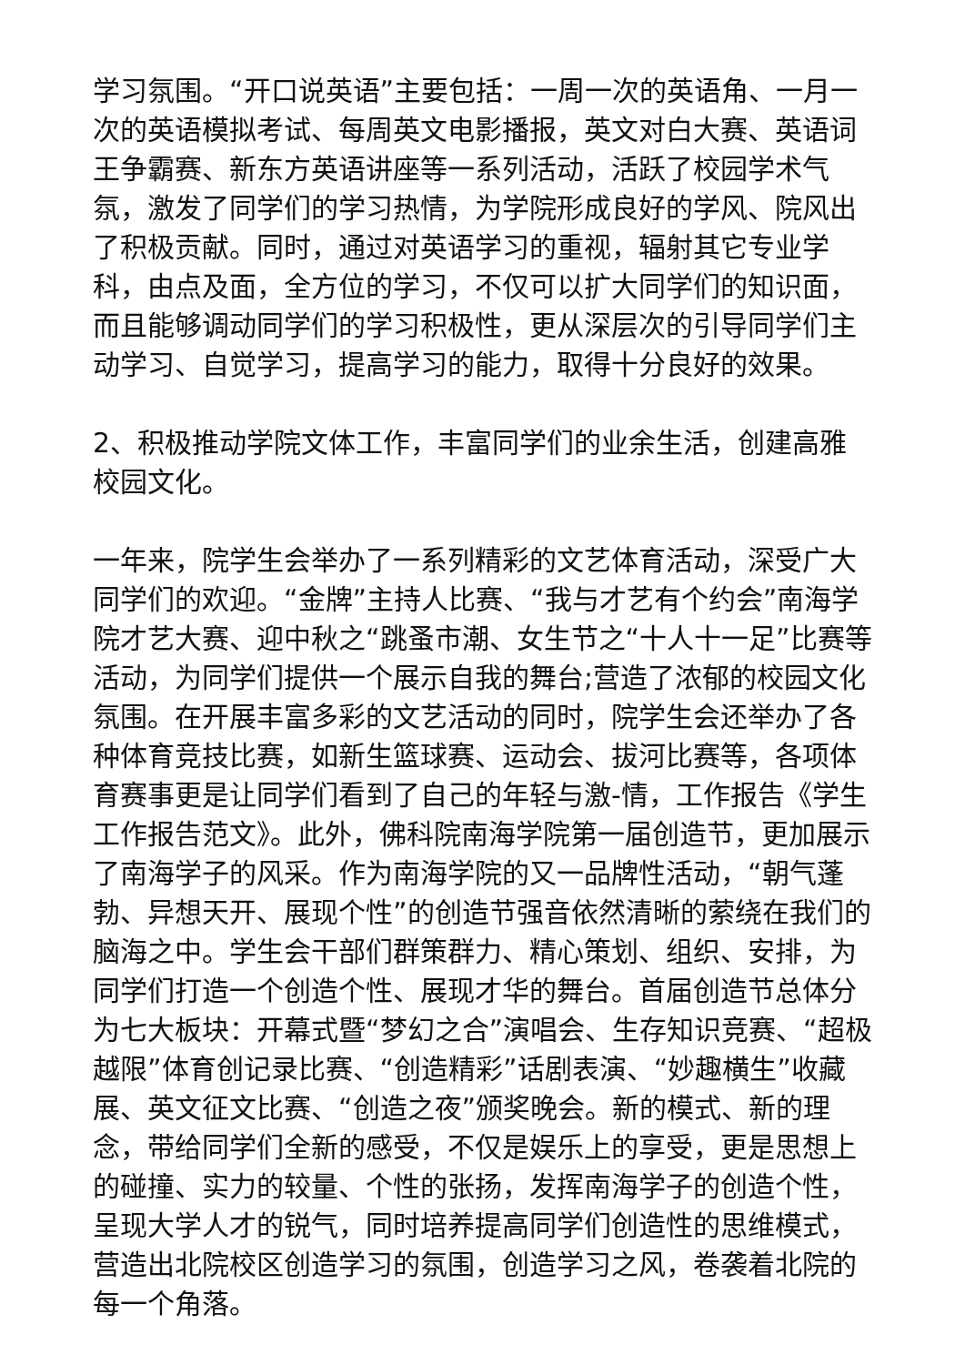学习氛围。“开口说英语”主要包括：一周一次的英语角、一月一次的英语模拟考试、每周英文电影播报，英文对白大赛、英语词王争霸赛、新东方英语讲座等一系列活动，活跃了校园学术气氛，激发了同学们的学习热情，为学院形成良好的学风、院风出了积极贡献。同时，通过对英语学习的重视，辐射其它专业学科，由点及面，全方位的学习，不仅可以扩大同学们的知识面，而且能够调动同学们的学习积极性，更从深层次的引导同学们主动学习、自觉学习，提高学习的能力，取得十分良好的效果。
2、积极推动学院文体工作，丰富同学们的业余生活，创建高雅校园文化。
一年来，院学生会举办了一系列精彩的文艺体育活动，深受广大同学们的欢迎。“金牌”主持人比赛、“我与才艺有个约会”南海学院才艺大赛、迎中秋之“跳蚤市潮、女生节之“十人十一足”比赛等活动，为同学们提供一个展示自我的舞台;营造了浓郁的校园文化氛围。在开展丰富多彩的文艺活动的同时，院学生会还举办了各种体育竞技比赛，如新生篮球赛、运动会、拔河比赛等，各项体育赛事更是让同学们看到了自己的年轻与激-情，工作报告《学生工作报告范文》。此外，佛科院南海学院第一届创造节，更加展示了南海学子的风采。作为南海学院的又一品牌性活动，“朝气蓬勃、异想天开、展现个性”的创造节强音依然清晰的萦绕在我们的脑海之中。学生会干部们群策群力、精心策划、组织、安排，为同学们打造一个创造个性、展现才华的舞台。首届创造节总体分为七大板块：开幕式暨“梦幻之合”演唱会、生存知识竞赛、“超极越限”体育创记录比赛、“创造精彩”话剧表演、“妙趣横生”收藏展、英文征文比赛、“创造之夜”颁奖晚会。新的模式、新的理念，带给同学们全新的感受，不仅是娱乐上的享受，更是思想上的碰撞、实力的较量、个性的张扬，发挥南海学子的创造个性，呈现大学人才的锐气，同时培养提高同学们创造性的思维模式，营造出北院校区创造学习的氛围，创造学习之风，卷袭着北院的每一个角落。